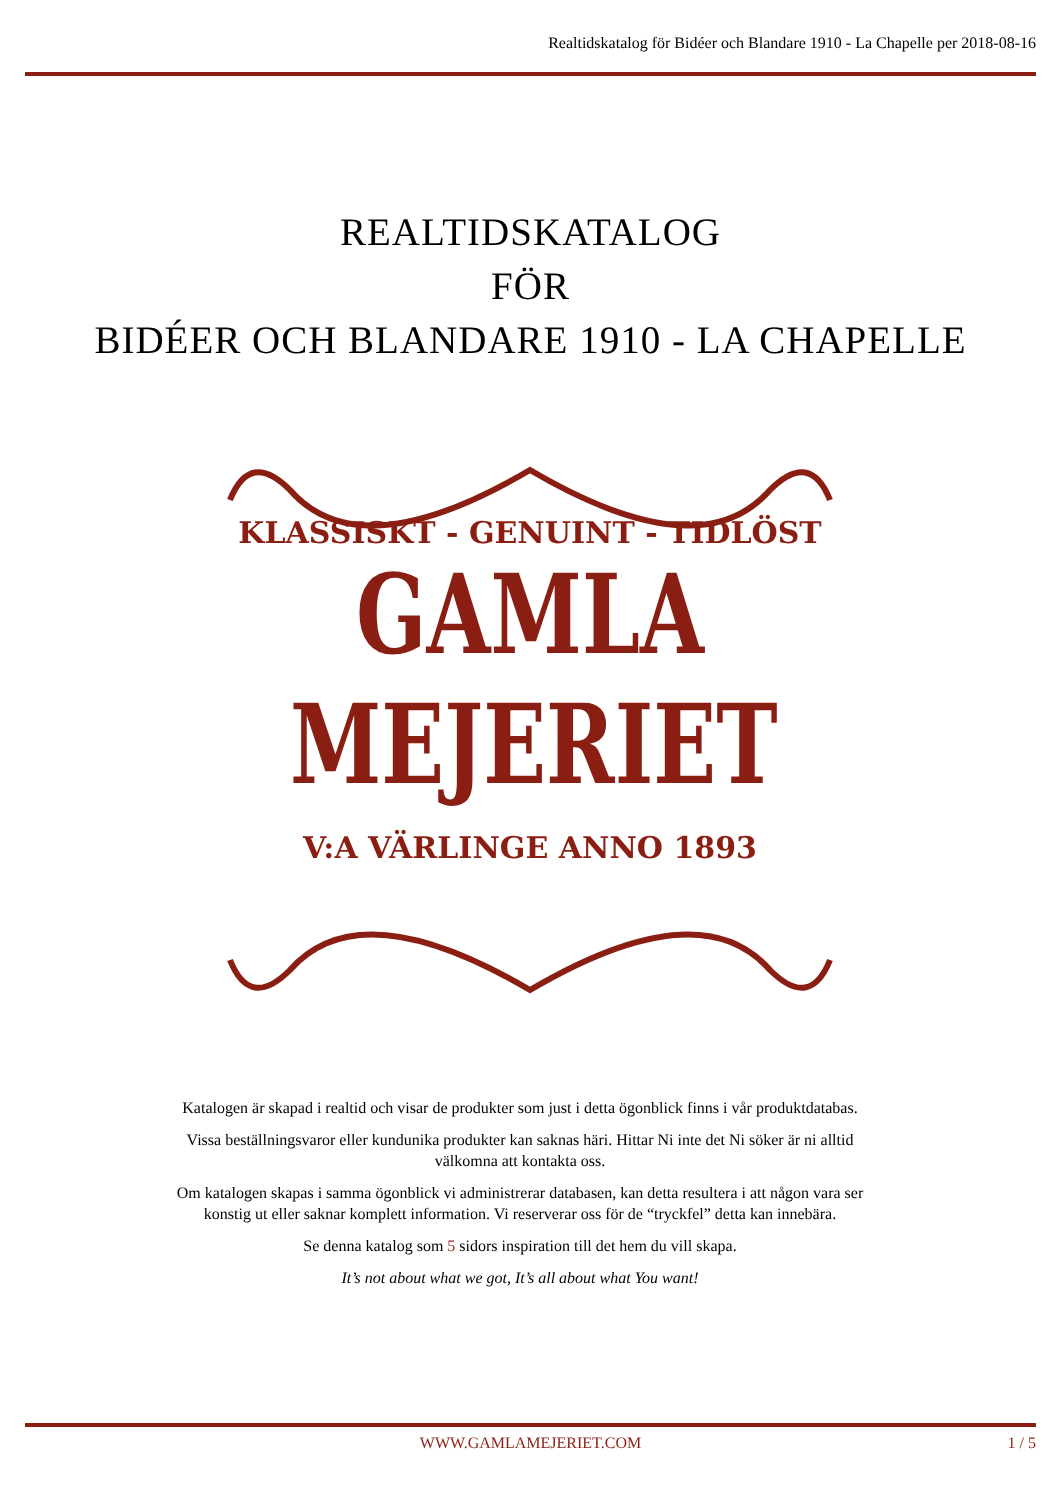Realtidskatalog för Bidéer och Blandare 1910 - La Chapelle per 2018-08-16
REALTIDSKATALOG
FÖR
BIDÉER OCH BLANDARE 1910 - LA CHAPELLE
KLASSISKT - GENUINT - TIDLÖST
GAMLA
MEJERIET
V:A VÄRLINGE ANNO 1893
Katalogen är skapad i realtid och visar de produkter som just i detta ögonblick finns i vår produktdatabas.
Vissa beställningsvaror eller kundunika produkter kan saknas häri. Hittar Ni inte det Ni söker är ni alltid välkomna att kontakta oss.
Om katalogen skapas i samma ögonblick vi administrerar databasen, kan detta resultera i att någon vara ser konstig ut eller saknar komplett information. Vi reserverar oss för de “tryckfel” detta kan innebära.
Se denna katalog som 5 sidors inspiration till det hem du vill skapa.
It’s not about what we got, It’s all about what You want!
WWW.GAMLAMEJERIET.COM 1 / 5